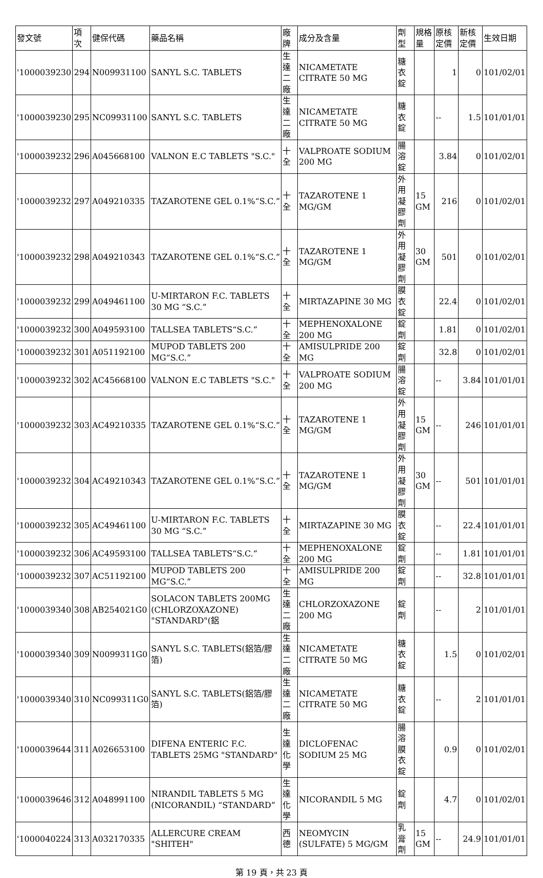| 發文號 | 項次 | 健保代碼 | 藥品名稱 | 廠牌 | 成分及含量 | 劑型 | 規格量 | 原核定價 | 新核定價 | 生效日期 |
| --- | --- | --- | --- | --- | --- | --- | --- | --- | --- | --- |
| '1000039230 | 294 | N009931100 | SANYL S.C. TABLETS | 生達二廠 | NICAMETATE CITRATE 50 MG | 糖衣錠 | | 1 | 0 | 101/02/01 |
| '1000039230 | 295 | NC09931100 | SANYL S.C. TABLETS | 生達二廠 | NICAMETATE CITRATE 50 MG | 糖衣錠 | | -- | 1.5 | 101/01/01 |
| '1000039232 | 296 | A045668100 | VALNON E.C TABLETS "S.C." | 十全 | VALPROATE SODIUM 200 MG | 腸溶錠 | | 3.84 | 0 | 101/02/01 |
| '1000039232 | 297 | A049210335 | TAZAROTENE GEL 0.1%“S.C.” | 十全 | TAZAROTENE 1 MG/GM | 外用凝膠劑 | 15 GM | 216 | 0 | 101/02/01 |
| '1000039232 | 298 | A049210343 | TAZAROTENE GEL 0.1%“S.C.” | 十全 | TAZAROTENE 1 MG/GM | 外用凝膠劑 | 30 GM | 501 | 0 | 101/02/01 |
| '1000039232 | 299 | A049461100 | U-MIRTARON F.C. TABLETS 30 MG “S.C.” | 十全 | MIRTAZAPINE 30 MG | 膜衣錠 | | 22.4 | 0 | 101/02/01 |
| '1000039232 | 300 | A049593100 | TALLSEA TABLETS“S.C.” | 十全 | MEPHENOXALONE 200 MG | 錠劑 | | 1.81 | 0 | 101/02/01 |
| '1000039232 | 301 | A051192100 | MUPOD TABLETS 200 MG“S.C.” | 十全 | AMISULPRIDE 200 MG | 錠劑 | | 32.8 | 0 | 101/02/01 |
| '1000039232 | 302 | AC45668100 | VALNON E.C TABLETS "S.C." | 十全 | VALPROATE SODIUM 200 MG | 腸溶錠 | | -- | 3.84 | 101/01/01 |
| '1000039232 | 303 | AC49210335 | TAZAROTENE GEL 0.1%“S.C.” | 十全 | TAZAROTENE 1 MG/GM | 外用凝膠劑 | 15 GM | -- | 246 | 101/01/01 |
| '1000039232 | 304 | AC49210343 | TAZAROTENE GEL 0.1%“S.C.” | 十全 | TAZAROTENE 1 MG/GM | 外用凝膠劑 | 30 GM | -- | 501 | 101/01/01 |
| '1000039232 | 305 | AC49461100 | U-MIRTARON F.C. TABLETS 30 MG “S.C.” | 十全 | MIRTAZAPINE 30 MG | 膜衣錠 | | -- | 22.4 | 101/01/01 |
| '1000039232 | 306 | AC49593100 | TALLSEA TABLETS“S.C.” | 十全 | MEPHENOXALONE 200 MG | 錠劑 | | -- | 1.81 | 101/01/01 |
| '1000039232 | 307 | AC51192100 | MUPOD TABLETS 200 MG“S.C.” | 十全 | AMISULPRIDE 200 MG | 錠劑 | | -- | 32.8 | 101/01/01 |
| '1000039340 | 308 | AB254021G0 | SOLACON TABLETS 200MG (CHLORZOXAZONE) "STANDARD"(鋁 | 生達二廠 | CHLORZOXAZONE 200 MG | 錠劑 | | -- | 2 | 101/01/01 |
| '1000039340 | 309 | N0099311G0 | SANYL S.C. TABLETS(鋁箔/膠箔) | 生達二廠 | NICAMETATE CITRATE 50 MG | 糖衣錠 | | 1.5 | 0 | 101/02/01 |
| '1000039340 | 310 | NC099311G0 | SANYL S.C. TABLETS(鋁箔/膠箔) | 生達二廠 | NICAMETATE CITRATE 50 MG | 糖衣錠 | | -- | 2 | 101/01/01 |
| '1000039644 | 311 | A026653100 | DIFENA ENTERIC F.C. TABLETS 25MG "STANDARD" | 生達化學 | DICLOFENAC SODIUM 25 MG | 腸溶膜衣錠 | | 0.9 | 0 | 101/02/01 |
| '1000039646 | 312 | A048991100 | NIRANDIL TABLETS 5 MG (NICORANDIL) “STANDARD” | 生達化學 | NICORANDIL 5 MG | 錠劑 | | 4.7 | 0 | 101/02/01 |
| '1000040224 | 313 | A032170335 | ALLERCURE CREAM "SHITEH" | 西德 | NEOMYCIN (SULFATE) 5 MG/GM | 乳膏劑 | 15 GM | -- | 24.9 | 101/01/01 |
第 19 頁，共 23 頁